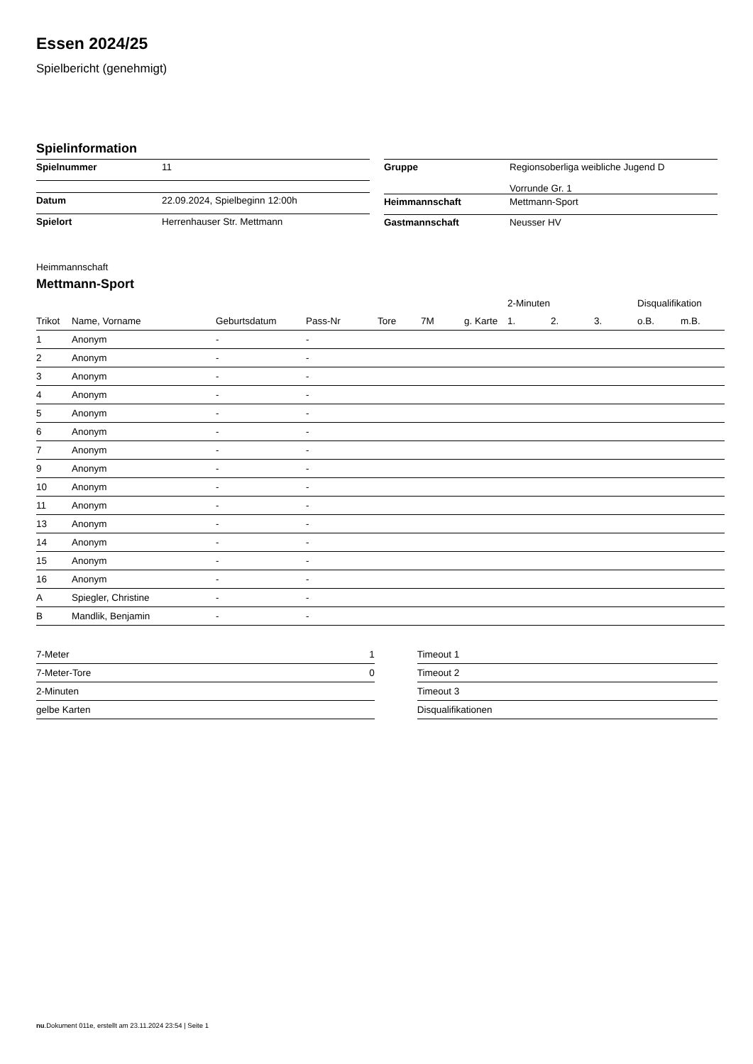Essen 2024/25
Spielbericht (genehmigt)
Spielinformation
| Spielnummer | 11 |
| Datum | 22.09.2024, Spielbeginn 12:00h |
| Spielort | Herrenhauser Str. Mettmann |
| Gruppe | Regionsoberliga weibliche Jugend D Vorrunde Gr. 1 |
| Heimmannschaft | Mettmann-Sport |
| Gastmannschaft | Neusser HV |
Heimmannschaft
Mettmann-Sport
| | | | | | | | 2-Minuten | | | Disqualifikation | |
| --- | --- | --- | --- | --- | --- | --- | --- | --- | --- | --- | --- |
| Trikot | Name, Vorname | Geburtsdatum | Pass-Nr | Tore | 7M | g. Karte | 1. | 2. | 3. | o.B. | m.B. |
| 1 | Anonym | - | - | | | | | | | | |
| 2 | Anonym | - | - | | | | | | | | |
| 3 | Anonym | - | - | | | | | | | | |
| 4 | Anonym | - | - | | | | | | | | |
| 5 | Anonym | - | - | | | | | | | | |
| 6 | Anonym | - | - | | | | | | | | |
| 7 | Anonym | - | - | | | | | | | | |
| 9 | Anonym | - | - | | | | | | | | |
| 10 | Anonym | - | - | | | | | | | | |
| 11 | Anonym | - | - | | | | | | | | |
| 13 | Anonym | - | - | | | | | | | | |
| 14 | Anonym | - | - | | | | | | | | |
| 15 | Anonym | - | - | | | | | | | | |
| 16 | Anonym | - | - | | | | | | | | |
| A | Spiegler, Christine | - | - | | | | | | | | |
| B | Mandlik, Benjamin | - | - | | | | | | | | |
| 7-Meter | 1 |
| 7-Meter-Tore | 0 |
| 2-Minuten | |
| gelbe Karten | |
| Timeout 1 |
| Timeout 2 |
| Timeout 3 |
| Disqualifikationen |
nu.Dokument 011e, erstellt am 23.11.2024 23:54 | Seite 1